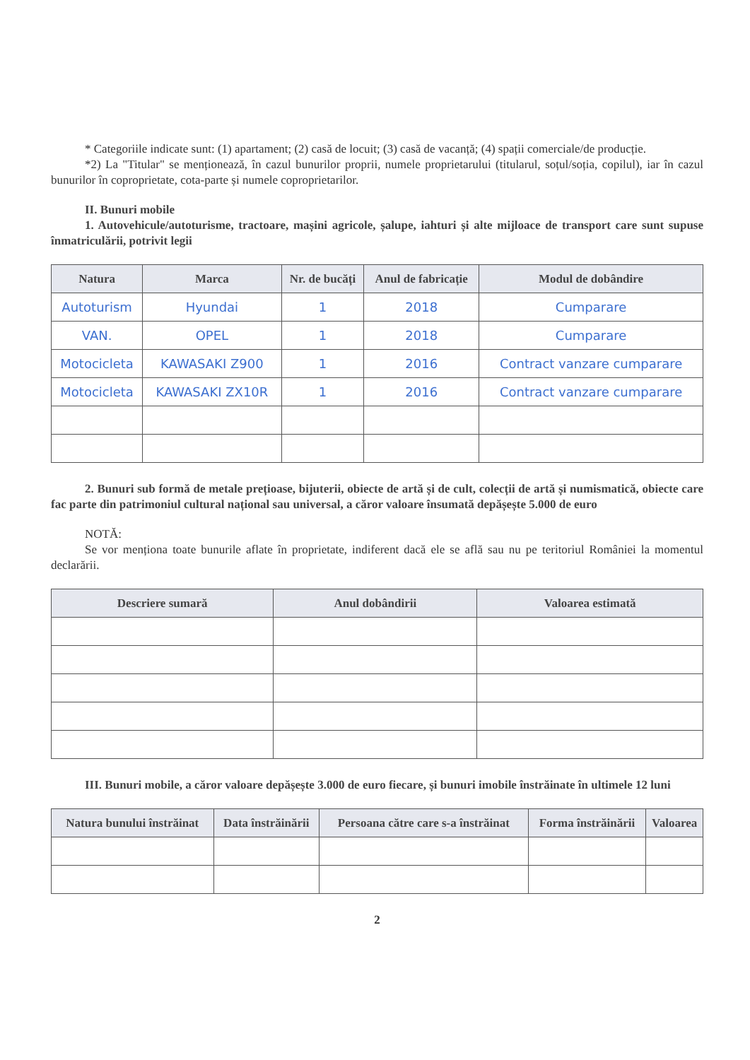* Categoriile indicate sunt: (1) apartament; (2) casă de locuit; (3) casă de vacanță; (4) spații comerciale/de producție.
*2) La "Titular" se menționează, în cazul bunurilor proprii, numele proprietarului (titularul, soțul/soția, copilul), iar în cazul bunurilor în coproprietate, cota-parte și numele coproprietarilor.
II. Bunuri mobile
1. Autovehicule/autoturisme, tractoare, mașini agricole, șalupe, iahturi și alte mijloace de transport care sunt supuse înmatriculării, potrivit legii
| Natura | Marca | Nr. de bucăți | Anul de fabricație | Modul de dobândire |
| --- | --- | --- | --- | --- |
| Autoturism | Hyundai | 1 | 2018 | Cumparare |
| VAN. | OPEL | 1 | 2018 | Cumparare |
| Motocicleta | KAWASAKI Z900 | 1 | 2016 | Contract vanzare cumparare |
| Motocicleta | KAWASAKI ZX10R | 1 | 2016 | Contract vanzare cumparare |
2. Bunuri sub formă de metale prețioase, bijuterii, obiecte de artă și de cult, colecții de artă și numismatică, obiecte care fac parte din patrimoniul cultural național sau universal, a căror valoare însumată depășește 5.000 de euro
NOTĂ:
Se vor menționa toate bunurile aflate în proprietate, indiferent dacă ele se află sau nu pe teritoriul României la momentul declarării.
| Descriere sumară | Anul dobândirii | Valoarea estimată |
| --- | --- | --- |
III. Bunuri mobile, a căror valoare depășește 3.000 de euro fiecare, și bunuri imobile înstrăinate în ultimele 12 luni
| Natura bunului înstrăinat | Data înstrăinării | Persoana către care s-a înstrăinat | Forma înstrăinării | Valoarea |
| --- | --- | --- | --- | --- |
2